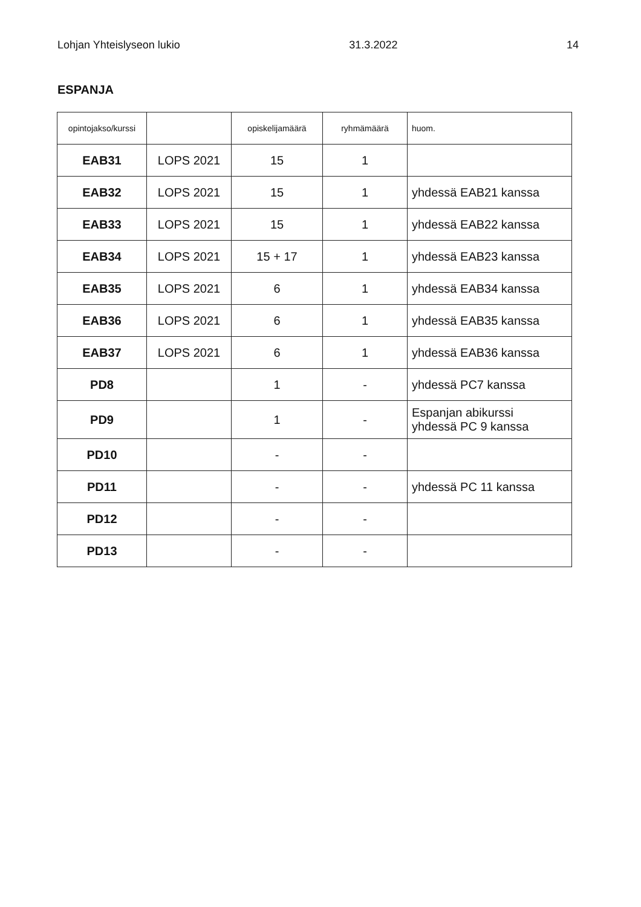Lohjan Yhteislyseon lukio 31.3.2022 14
ESPANJA
| opintojakso/kurssi | | opiskelijamäärä | ryhmämäärä | huom. |
| --- | --- | --- | --- | --- |
| EAB31 | LOPS 2021 | 15 | 1 | |
| EAB32 | LOPS 2021 | 15 | 1 | yhdessä EAB21 kanssa |
| EAB33 | LOPS 2021 | 15 | 1 | yhdessä EAB22 kanssa |
| EAB34 | LOPS 2021 | 15 + 17 | 1 | yhdessä EAB23 kanssa |
| EAB35 | LOPS 2021 | 6 | 1 | yhdessä EAB34 kanssa |
| EAB36 | LOPS 2021 | 6 | 1 | yhdessä EAB35 kanssa |
| EAB37 | LOPS 2021 | 6 | 1 | yhdessä EAB36 kanssa |
| PD8 | | 1 | - | yhdessä PC7 kanssa |
| PD9 | | 1 | - | Espanjan abikurssi yhdessä PC 9 kanssa |
| PD10 | | - | - | |
| PD11 | | - | - | yhdessä PC 11 kanssa |
| PD12 | | - | - | |
| PD13 | | - | - | |